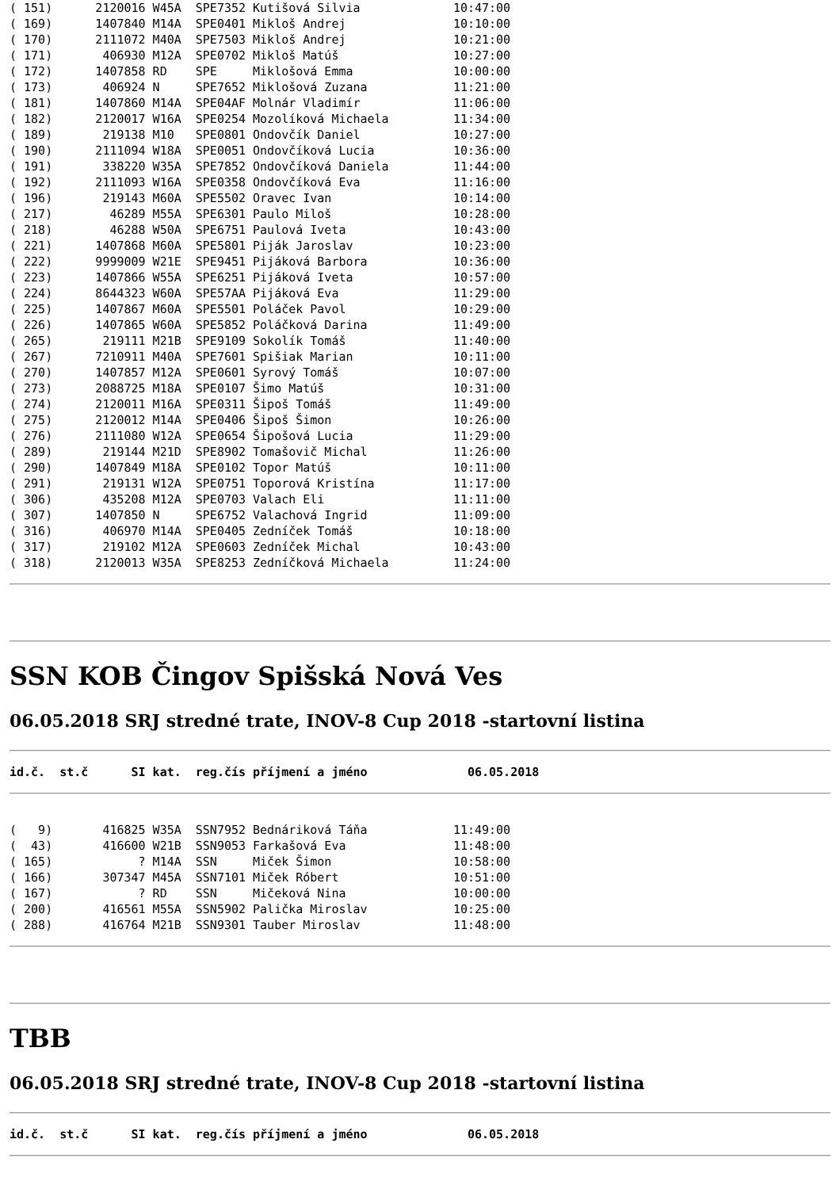( 151)      2120016 W45A  SPE7352 Kutišová Silvia             10:47:00
( 169)      1407840 M14A  SPE0401 Mikloš Andrej               10:10:00
( 170)      2111072 M40A  SPE7503 Mikloš Andrej               10:21:00
( 171)       406930 M12A  SPE0702 Mikloš Matúš                10:27:00
( 172)      1407858 RD    SPE     Miklošová Emma              10:00:00
( 173)       406924 N     SPE7652 Miklošová Zuzana            11:21:00
( 181)      1407860 M14A  SPE04AF Molnár Vladimír             11:06:00
( 182)      2120017 W16A  SPE0254 Mozolíková Michaela         11:34:00
( 189)       219138 M10   SPE0801 Ondovčík Daniel             10:27:00
( 190)      2111094 W18A  SPE0051 Ondovčíková Lucia           10:36:00
( 191)       338220 W35A  SPE7852 Ondovčíková Daniela         11:44:00
( 192)      2111093 W16A  SPE0358 Ondovčíková Eva             11:16:00
( 196)       219143 M60A  SPE5502 Oravec Ivan                 10:14:00
( 217)        46289 M55A  SPE6301 Paulo Miloš                 10:28:00
( 218)        46288 W50A  SPE6751 Paulová Iveta               10:43:00
( 221)      1407868 M60A  SPE5801 Piják Jaroslav              10:23:00
( 222)      9999009 W21E  SPE9451 Pijáková Barbora            10:36:00
( 223)      1407866 W55A  SPE6251 Pijáková Iveta              10:57:00
( 224)      8644323 W60A  SPE57AA Pijáková Eva                11:29:00
( 225)      1407867 M60A  SPE5501 Poláček Pavol               10:29:00
( 226)      1407865 W60A  SPE5852 Poláčková Darina            11:49:00
( 265)       219111 M21B  SPE9109 Sokolík Tomáš               11:40:00
( 267)      7210911 M40A  SPE7601 Spišiak Marian              10:11:00
( 270)      1407857 M12A  SPE0601 Syrový Tomáš                10:07:00
( 273)      2088725 M18A  SPE0107 Šimo Matúš                  10:31:00
( 274)      2120011 M16A  SPE0311 Šipoš Tomáš                 11:49:00
( 275)      2120012 M14A  SPE0406 Šipoš Šimon                 10:26:00
( 276)      2111080 W12A  SPE0654 Šipošová Lucia              11:29:00
( 289)       219144 M21D  SPE8902 Tomašovič Michal            11:26:00
( 290)      1407849 M18A  SPE0102 Topor Matúš                 10:11:00
( 291)       219131 W12A  SPE0751 Toporová Kristína           11:17:00
( 306)       435208 M12A  SPE0703 Valach Eli                  11:11:00
( 307)      1407850 N     SPE6752 Valachová Ingrid            11:09:00
( 316)       406970 M14A  SPE0405 Zedníček Tomáš              10:18:00
( 317)       219102 M12A  SPE0603 Zedníček Michal             10:43:00
( 318)      2120013 W35A  SPE8253 Zedníčková Michaela         11:24:00
SSN KOB Čingov Spišská Nová Ves
06.05.2018 SRJ stredné trate, INOV-8 Cup 2018 -startovní listina
id.č.  st.č      SI kat.  reg.čís příjmení a jméno              06.05.2018
(   9)       416825 W35A  SSN7952 Bednáriková Táňa            11:49:00
(  43)       416600 W21B  SSN9053 Farkašová Eva               11:48:00
( 165)            ? M14A  SSN     Miček Šimon                 10:58:00
( 166)       307347 M45A  SSN7101 Miček Róbert                10:51:00
( 167)            ? RD    SSN     Mičeková Nina               10:00:00
( 200)       416561 M55A  SSN5902 Palička Miroslav            10:25:00
( 288)       416764 M21B  SSN9301 Tauber Miroslav             11:48:00
TBB
06.05.2018 SRJ stredné trate, INOV-8 Cup 2018 -startovní listina
id.č.  st.č      SI kat.  reg.čís příjmení a jméno              06.05.2018